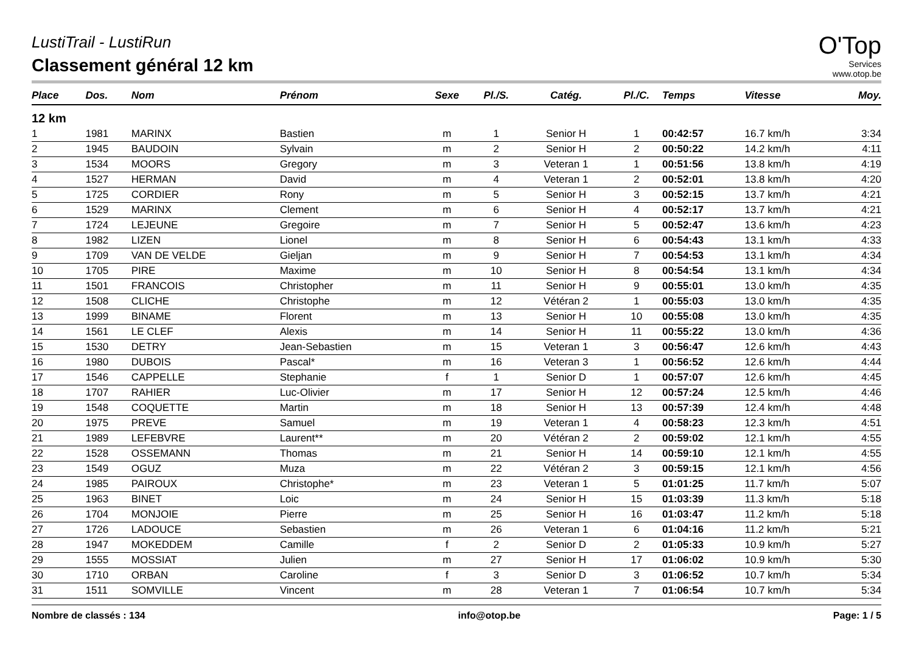O'Top
Services
www.otop.be
LustiTrail - LustiRun
Classement général 12 km
| Place | Dos. | Nom | Prénom | Sexe | Pl./S. | Catég. | Pl./C. | Temps | Vitesse | Moy. |
| --- | --- | --- | --- | --- | --- | --- | --- | --- | --- | --- |
| 12 km | | | | | | | | | | |
| 1 | 1981 | MARINX | Bastien | m | 1 | Senior H | 1 | 00:42:57 | 16.7 km/h | 3:34 |
| 2 | 1945 | BAUDOIN | Sylvain | m | 2 | Senior H | 2 | 00:50:22 | 14.2 km/h | 4:11 |
| 3 | 1534 | MOORS | Gregory | m | 3 | Veteran 1 | 1 | 00:51:56 | 13.8 km/h | 4:19 |
| 4 | 1527 | HERMAN | David | m | 4 | Veteran 1 | 2 | 00:52:01 | 13.8 km/h | 4:20 |
| 5 | 1725 | CORDIER | Rony | m | 5 | Senior H | 3 | 00:52:15 | 13.7 km/h | 4:21 |
| 6 | 1529 | MARINX | Clement | m | 6 | Senior H | 4 | 00:52:17 | 13.7 km/h | 4:21 |
| 7 | 1724 | LEJEUNE | Gregoire | m | 7 | Senior H | 5 | 00:52:47 | 13.6 km/h | 4:23 |
| 8 | 1982 | LIZEN | Lionel | m | 8 | Senior H | 6 | 00:54:43 | 13.1 km/h | 4:33 |
| 9 | 1709 | VAN DE VELDE | Gieljan | m | 9 | Senior H | 7 | 00:54:53 | 13.1 km/h | 4:34 |
| 10 | 1705 | PIRE | Maxime | m | 10 | Senior H | 8 | 00:54:54 | 13.1 km/h | 4:34 |
| 11 | 1501 | FRANCOIS | Christopher | m | 11 | Senior H | 9 | 00:55:01 | 13.0 km/h | 4:35 |
| 12 | 1508 | CLICHE | Christophe | m | 12 | Vétéran 2 | 1 | 00:55:03 | 13.0 km/h | 4:35 |
| 13 | 1999 | BINAME | Florent | m | 13 | Senior H | 10 | 00:55:08 | 13.0 km/h | 4:35 |
| 14 | 1561 | LE CLEF | Alexis | m | 14 | Senior H | 11 | 00:55:22 | 13.0 km/h | 4:36 |
| 15 | 1530 | DETRY | Jean-Sebastien | m | 15 | Veteran 1 | 3 | 00:56:47 | 12.6 km/h | 4:43 |
| 16 | 1980 | DUBOIS | Pascal* | m | 16 | Veteran 3 | 1 | 00:56:52 | 12.6 km/h | 4:44 |
| 17 | 1546 | CAPPELLE | Stephanie | f | 1 | Senior D | 1 | 00:57:07 | 12.6 km/h | 4:45 |
| 18 | 1707 | RAHIER | Luc-Olivier | m | 17 | Senior H | 12 | 00:57:24 | 12.5 km/h | 4:46 |
| 19 | 1548 | COQUETTE | Martin | m | 18 | Senior H | 13 | 00:57:39 | 12.4 km/h | 4:48 |
| 20 | 1975 | PREVE | Samuel | m | 19 | Veteran 1 | 4 | 00:58:23 | 12.3 km/h | 4:51 |
| 21 | 1989 | LEFEBVRE | Laurent** | m | 20 | Vétéran 2 | 2 | 00:59:02 | 12.1 km/h | 4:55 |
| 22 | 1528 | OSSEMANN | Thomas | m | 21 | Senior H | 14 | 00:59:10 | 12.1 km/h | 4:55 |
| 23 | 1549 | OGUZ | Muza | m | 22 | Vétéran 2 | 3 | 00:59:15 | 12.1 km/h | 4:56 |
| 24 | 1985 | PAIROUX | Christophe* | m | 23 | Veteran 1 | 5 | 01:01:25 | 11.7 km/h | 5:07 |
| 25 | 1963 | BINET | Loic | m | 24 | Senior H | 15 | 01:03:39 | 11.3 km/h | 5:18 |
| 26 | 1704 | MONJOIE | Pierre | m | 25 | Senior H | 16 | 01:03:47 | 11.2 km/h | 5:18 |
| 27 | 1726 | LADOUCE | Sebastien | m | 26 | Veteran 1 | 6 | 01:04:16 | 11.2 km/h | 5:21 |
| 28 | 1947 | MOKEDDEM | Camille | f | 2 | Senior D | 2 | 01:05:33 | 10.9 km/h | 5:27 |
| 29 | 1555 | MOSSIAT | Julien | m | 27 | Senior H | 17 | 01:06:02 | 10.9 km/h | 5:30 |
| 30 | 1710 | ORBAN | Caroline | f | 3 | Senior D | 3 | 01:06:52 | 10.7 km/h | 5:34 |
| 31 | 1511 | SOMVILLE | Vincent | m | 28 | Veteran 1 | 7 | 01:06:54 | 10.7 km/h | 5:34 |
Nombre de classés : 134 info@otop.be Page: 1 / 5